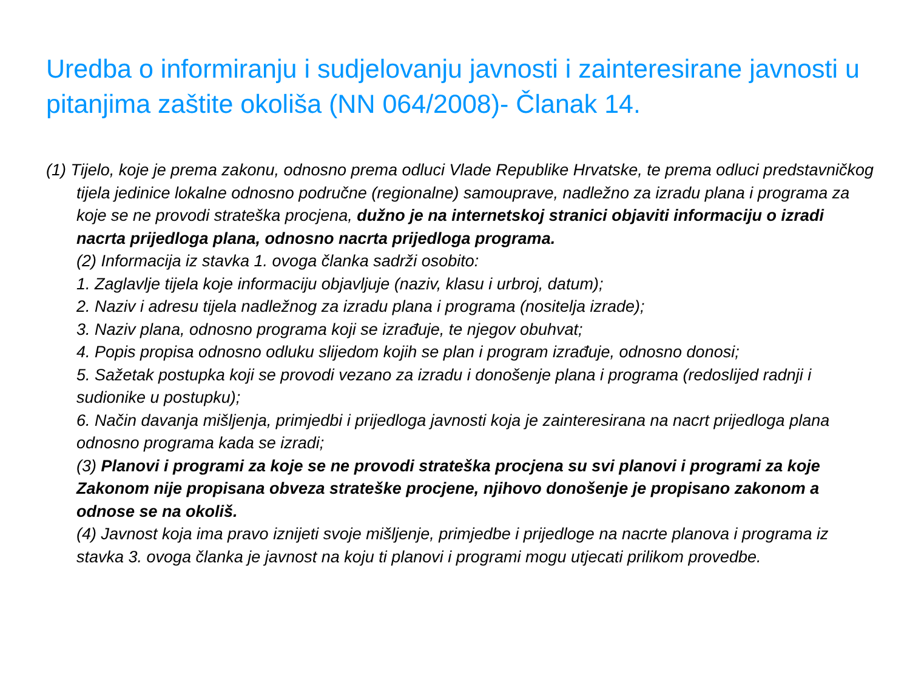Uredba o informiranju i sudjelovanju javnosti i zainteresirane javnosti u pitanjima zaštite okoliša (NN 064/2008)- Članak 14.
(1) Tijelo, koje je prema zakonu, odnosno prema odluci Vlade Republike Hrvatske, te prema odluci predstavničkog tijela jedinice lokalne odnosno područne (regionalne) samouprave, nadležno za izradu plana i programa za koje se ne provodi strateška procjena, dužno je na internetskoj stranici objaviti informaciju o izradi nacrta prijedloga plana, odnosno nacrta prijedloga programa.
(2) Informacija iz stavka 1. ovoga članka sadrži osobito:
1. Zaglavlje tijela koje informaciju objavljuje (naziv, klasu i urbroj, datum);
2. Naziv i adresu tijela nadležnog za izradu plana i programa (nositelja izrade);
3. Naziv plana, odnosno programa koji se izrađuje, te njegov obuhvat;
4. Popis propisa odnosno odluku slijedom kojih se plan i program izrađuje, odnosno donosi;
5. Sažetak postupka koji se provodi vezano za izradu i donošenje plana i programa (redoslijed radnji i sudionike u postupku);
6. Način davanja mišljenja, primjedbi i prijedloga javnosti koja je zainteresirana na nacrt prijedloga plana odnosno programa kada se izradi;
(3) Planovi i programi za koje se ne provodi strateška procjena su svi planovi i programi za koje Zakonom nije propisana obveza strateške procjene, njihovo donošenje je propisano zakonom a odnose se na okoliš.
(4) Javnost koja ima pravo iznijeti svoje mišljenje, primjedbe i prijedloge na nacrte planova i programa iz stavka 3. ovoga članka je javnost na koju ti planovi i programi mogu utjecati prilikom provedbe.